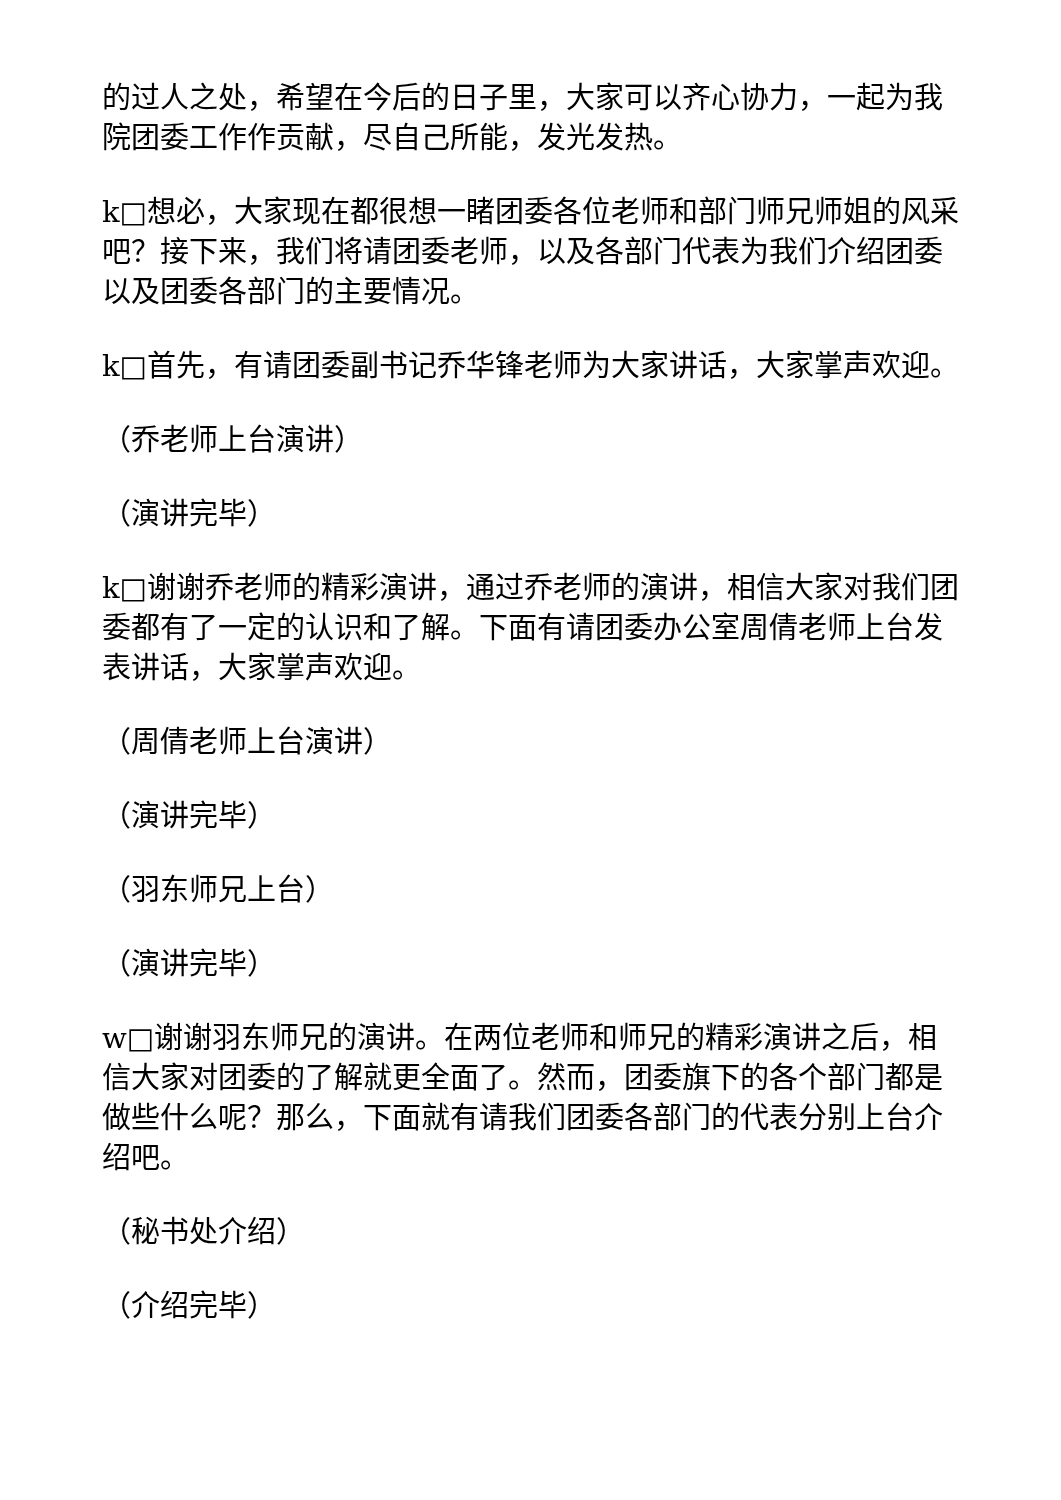的过人之处，希望在今后的日子里，大家可以齐心协力，一起为我院团委工作作贡献，尽自己所能，发光发热。
k□想必，大家现在都很想一睹团委各位老师和部门师兄师姐的风采吧？接下来，我们将请团委老师，以及各部门代表为我们介绍团委以及团委各部门的主要情况。
k□首先，有请团委副书记乔华锋老师为大家讲话，大家掌声欢迎。
（乔老师上台演讲）
（演讲完毕）
k□谢谢乔老师的精彩演讲，通过乔老师的演讲，相信大家对我们团委都有了一定的认识和了解。下面有请团委办公室周倩老师上台发表讲话，大家掌声欢迎。
（周倩老师上台演讲）
（演讲完毕）
（羽东师兄上台）
（演讲完毕）
w□谢谢羽东师兄的演讲。在两位老师和师兄的精彩演讲之后，相信大家对团委的了解就更全面了。然而，团委旗下的各个部门都是做些什么呢？那么，下面就有请我们团委各部门的代表分别上台介绍吧。
（秘书处介绍）
（介绍完毕）